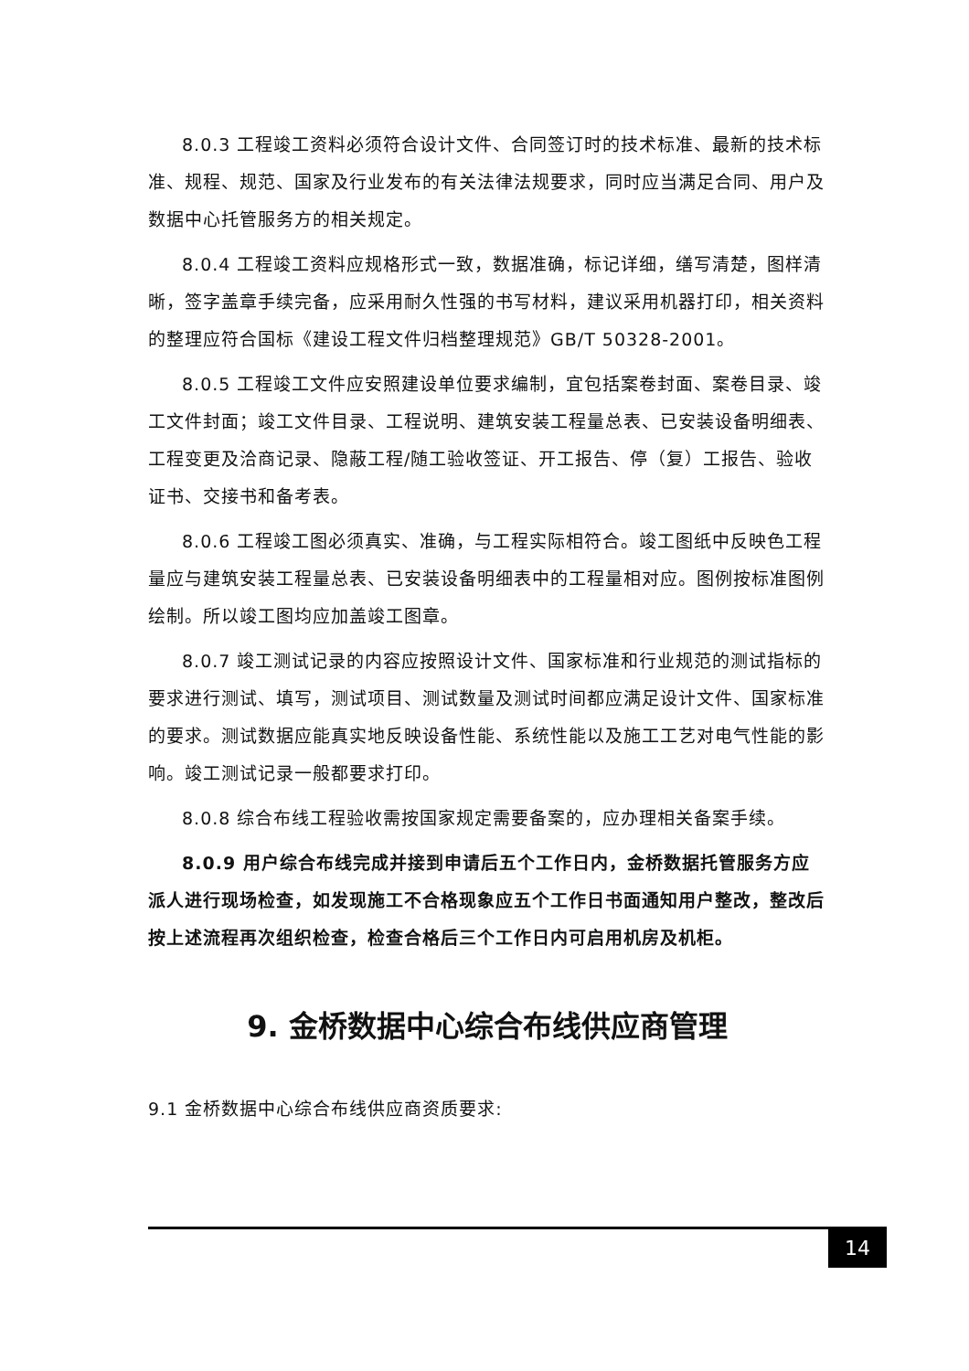8.0.3 工程竣工资料必须符合设计文件、合同签订时的技术标准、最新的技术标准、规程、规范、国家及行业发布的有关法律法规要求，同时应当满足合同、用户及数据中心托管服务方的相关规定。
8.0.4 工程竣工资料应规格形式一致，数据准确，标记详细，缮写清楚，图样清晰，签字盖章手续完备，应采用耐久性强的书写材料，建议采用机器打印，相关资料的整理应符合国标《建设工程文件归档整理规范》GB/T 50328-2001。
8.0.5 工程竣工文件应安照建设单位要求编制，宜包括案卷封面、案卷目录、竣工文件封面；竣工文件目录、工程说明、建筑安装工程量总表、已安装设备明细表、工程变更及洽商记录、隐蔽工程/随工验收签证、开工报告、停（复）工报告、验收证书、交接书和备考表。
8.0.6 工程竣工图必须真实、准确，与工程实际相符合。竣工图纸中反映色工程量应与建筑安装工程量总表、已安装设备明细表中的工程量相对应。图例按标准图例绘制。所以竣工图均应加盖竣工图章。
8.0.7 竣工测试记录的内容应按照设计文件、国家标准和行业规范的测试指标的要求进行测试、填写，测试项目、测试数量及测试时间都应满足设计文件、国家标准的要求。测试数据应能真实地反映设备性能、系统性能以及施工工艺对电气性能的影响。竣工测试记录一般都要求打印。
8.0.8 综合布线工程验收需按国家规定需要备案的，应办理相关备案手续。
8.0.9 用户综合布线完成并接到申请后五个工作日内，金桥数据托管服务方应派人进行现场检查，如发现施工不合格现象应五个工作日书面通知用户整改，整改后按上述流程再次组织检查，检查合格后三个工作日内可启用机房及机柜。
9. 金桥数据中心综合布线供应商管理
9.1 金桥数据中心综合布线供应商资质要求:
14